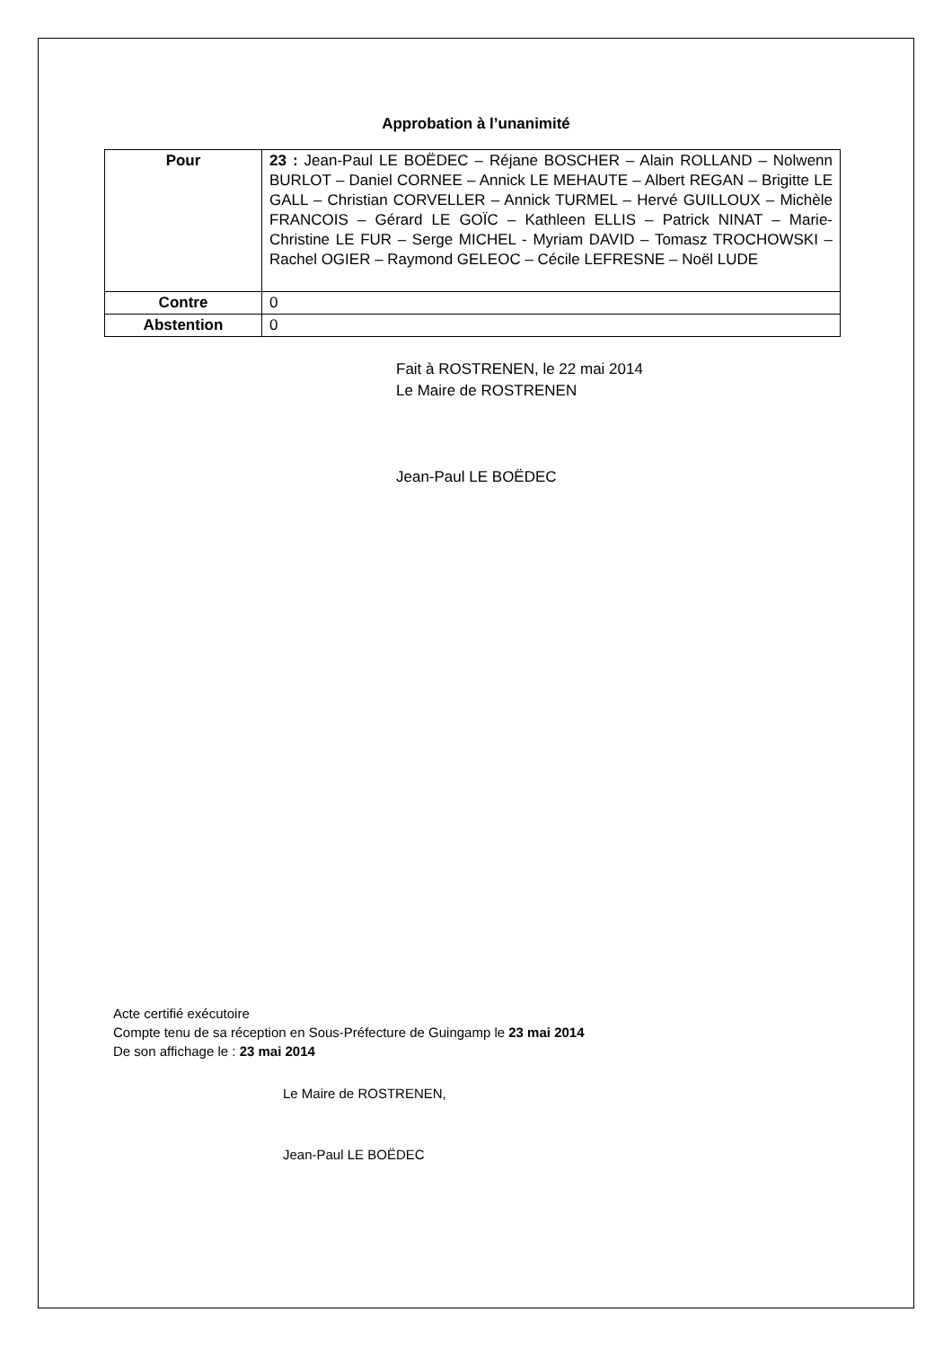Approbation à l’unanimité
| Pour | 23 : Jean-Paul LE BOËDEC – Réjane BOSCHER – Alain ROLLAND – Nolwenn BURLOT – Daniel CORNEE – Annick LE MEHAUTE – Albert REGAN – Brigitte LE GALL – Christian CORVELLER – Annick TURMEL – Hervé GUILLOUX – Michèle FRANCOIS – Gérard LE GOÏC – Kathleen ELLIS – Patrick NINAT – Marie-Christine LE FUR – Serge MICHEL - Myriam DAVID – Tomasz TROCHOWSKI – Rachel OGIER – Raymond GELEOC – Cécile LEFRESNE – Noël LUDE |
| Contre | 0 |
| Abstention | 0 |
Fait à ROSTRENEN, le 22 mai 2014
Le Maire de ROSTRENEN
Jean-Paul LE BOËDEC
Acte certifié exécutoire
Compte tenu de sa réception en Sous-Préfecture de Guingamp le 23 mai 2014
De son affichage le : 23 mai 2014
Le Maire de ROSTRENEN,
Jean-Paul LE BOËDEC